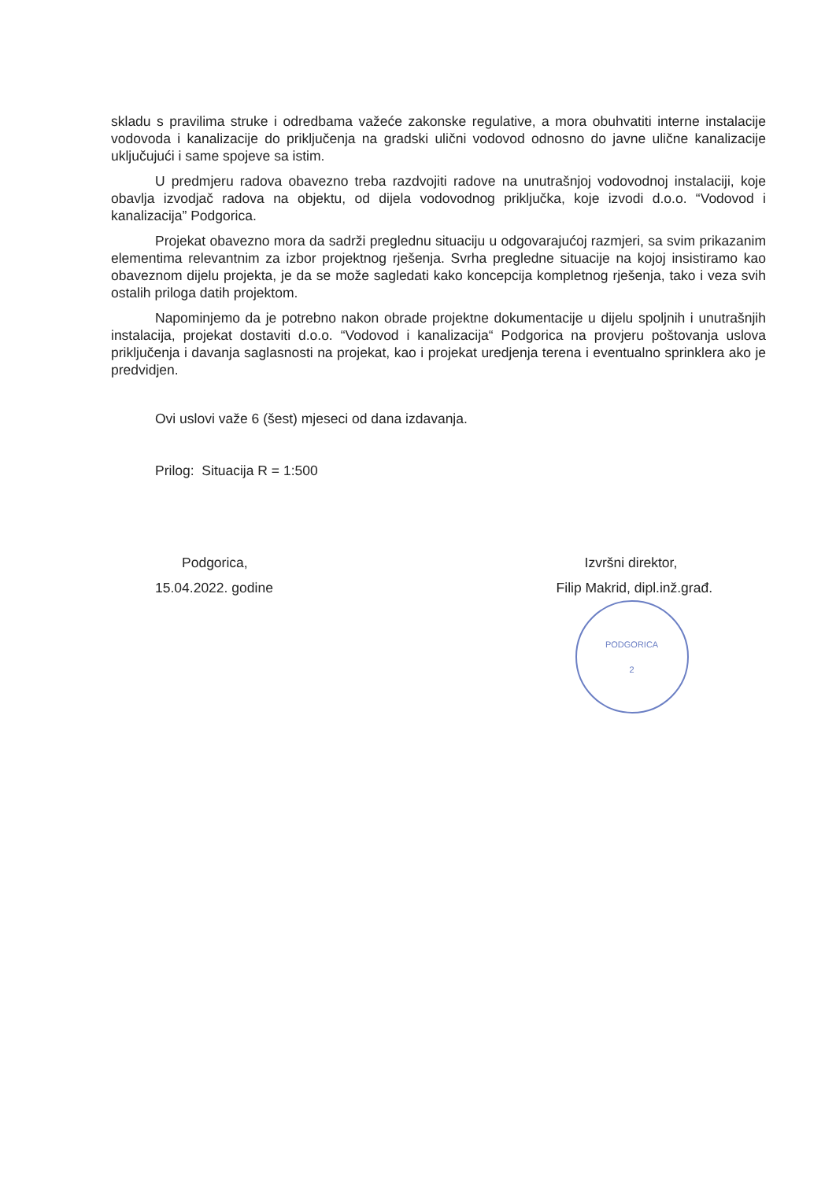skladu s pravilima struke i odredbama važeće zakonske regulative, a mora obuhvatiti interne instalacije vodovoda i kanalizacije do priključenja na gradski ulični vodovod odnosno do javne ulične kanalizacije uključujući i same spojeve sa istim.
U predmjeru radova obavezno treba razdvojiti radove na unutrašnjoj vodovodnoj instalaciji, koje obavlja izvodjač radova na objektu, od dijela vodovodnog priključka, koje izvodi d.o.o. “Vodovod i kanalizacija” Podgorica.
Projekat obavezno mora da sadrži preglednu situaciju u odgovarajućoj razmjeri, sa svim prikazanim elementima relevantnim za izbor projektnog rješenja. Svrha pregledne situacije na kojoj insistiramo kao obaveznom dijelu projekta, je da se može sagledati kako koncepcija kompletnog rješenja, tako i veza svih ostalih priloga datih projektom.
Napominjemo da je potrebno nakon obrade projektne dokumentacije u dijelu spoljnih i unutrašnjih instalacija, projekat dostaviti d.o.o. “Vodovod i kanalizacija“ Podgorica na provjeru poštovanja uslova priključenja i davanja saglasnosti na projekat, kao i projekat uredjenja terena i eventualno sprinklera ako je predvidjen.
Ovi uslovi važe 6 (šest) mjeseci od dana izdavanja.
Prilog: Situacija R = 1:500
Podgorica,
15.04.2022. godine
Izvršni direktor,
Filip Makrid, dipl.inž.građ.
PODGORICA
2